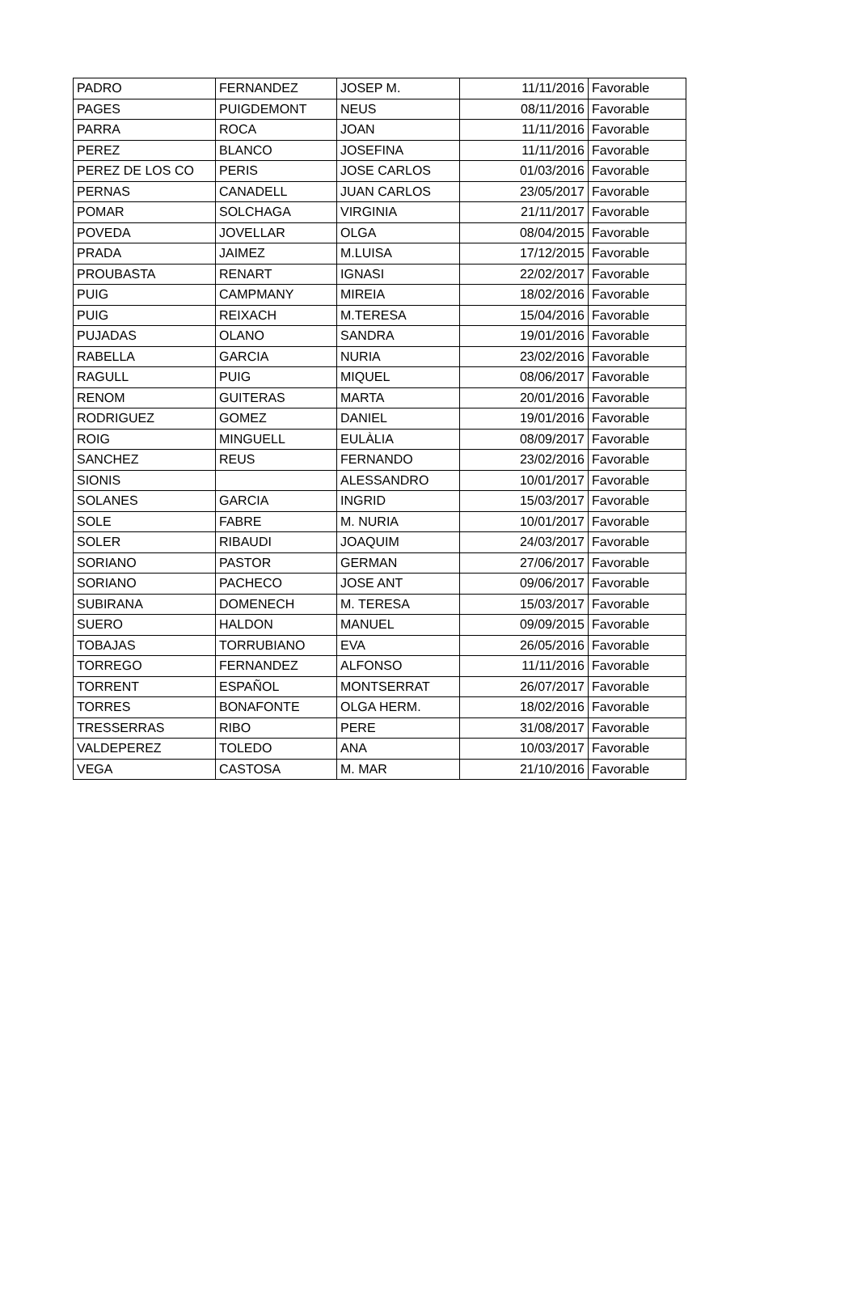| PADRO | FERNANDEZ | JOSEP M. | 11/11/2016 | Favorable |
| PAGES | PUIGDEMONT | NEUS | 08/11/2016 | Favorable |
| PARRA | ROCA | JOAN | 11/11/2016 | Favorable |
| PEREZ | BLANCO | JOSEFINA | 11/11/2016 | Favorable |
| PEREZ DE LOS CO | PERIS | JOSE CARLOS | 01/03/2016 | Favorable |
| PERNAS | CANADELL | JUAN CARLOS | 23/05/2017 | Favorable |
| POMAR | SOLCHAGA | VIRGINIA | 21/11/2017 | Favorable |
| POVEDA | JOVELLAR | OLGA | 08/04/2015 | Favorable |
| PRADA | JAIMEZ | M.LUISA | 17/12/2015 | Favorable |
| PROUBASTA | RENART | IGNASI | 22/02/2017 | Favorable |
| PUIG | CAMPMANY | MIREIA | 18/02/2016 | Favorable |
| PUIG | REIXACH | M.TERESA | 15/04/2016 | Favorable |
| PUJADAS | OLANO | SANDRA | 19/01/2016 | Favorable |
| RABELLA | GARCIA | NURIA | 23/02/2016 | Favorable |
| RAGULL | PUIG | MIQUEL | 08/06/2017 | Favorable |
| RENOM | GUITERAS | MARTA | 20/01/2016 | Favorable |
| RODRIGUEZ | GOMEZ | DANIEL | 19/01/2016 | Favorable |
| ROIG | MINGUELL | EULÀLIA | 08/09/2017 | Favorable |
| SANCHEZ | REUS | FERNANDO | 23/02/2016 | Favorable |
| SIONIS | | ALESSANDRO | 10/01/2017 | Favorable |
| SOLANES | GARCIA | INGRID | 15/03/2017 | Favorable |
| SOLE | FABRE | M. NURIA | 10/01/2017 | Favorable |
| SOLER | RIBAUDI | JOAQUIM | 24/03/2017 | Favorable |
| SORIANO | PASTOR | GERMAN | 27/06/2017 | Favorable |
| SORIANO | PACHECO | JOSE ANT | 09/06/2017 | Favorable |
| SUBIRANA | DOMENECH | M. TERESA | 15/03/2017 | Favorable |
| SUERO | HALDON | MANUEL | 09/09/2015 | Favorable |
| TOBAJAS | TORRUBIANO | EVA | 26/05/2016 | Favorable |
| TORREGO | FERNANDEZ | ALFONSO | 11/11/2016 | Favorable |
| TORRENT | ESPAÑOL | MONTSERRAT | 26/07/2017 | Favorable |
| TORRES | BONAFONTE | OLGA HERM. | 18/02/2016 | Favorable |
| TRESSERRAS | RIBO | PERE | 31/08/2017 | Favorable |
| VALDEPEREZ | TOLEDO | ANA | 10/03/2017 | Favorable |
| VEGA | CASTOSA | M. MAR | 21/10/2016 | Favorable |